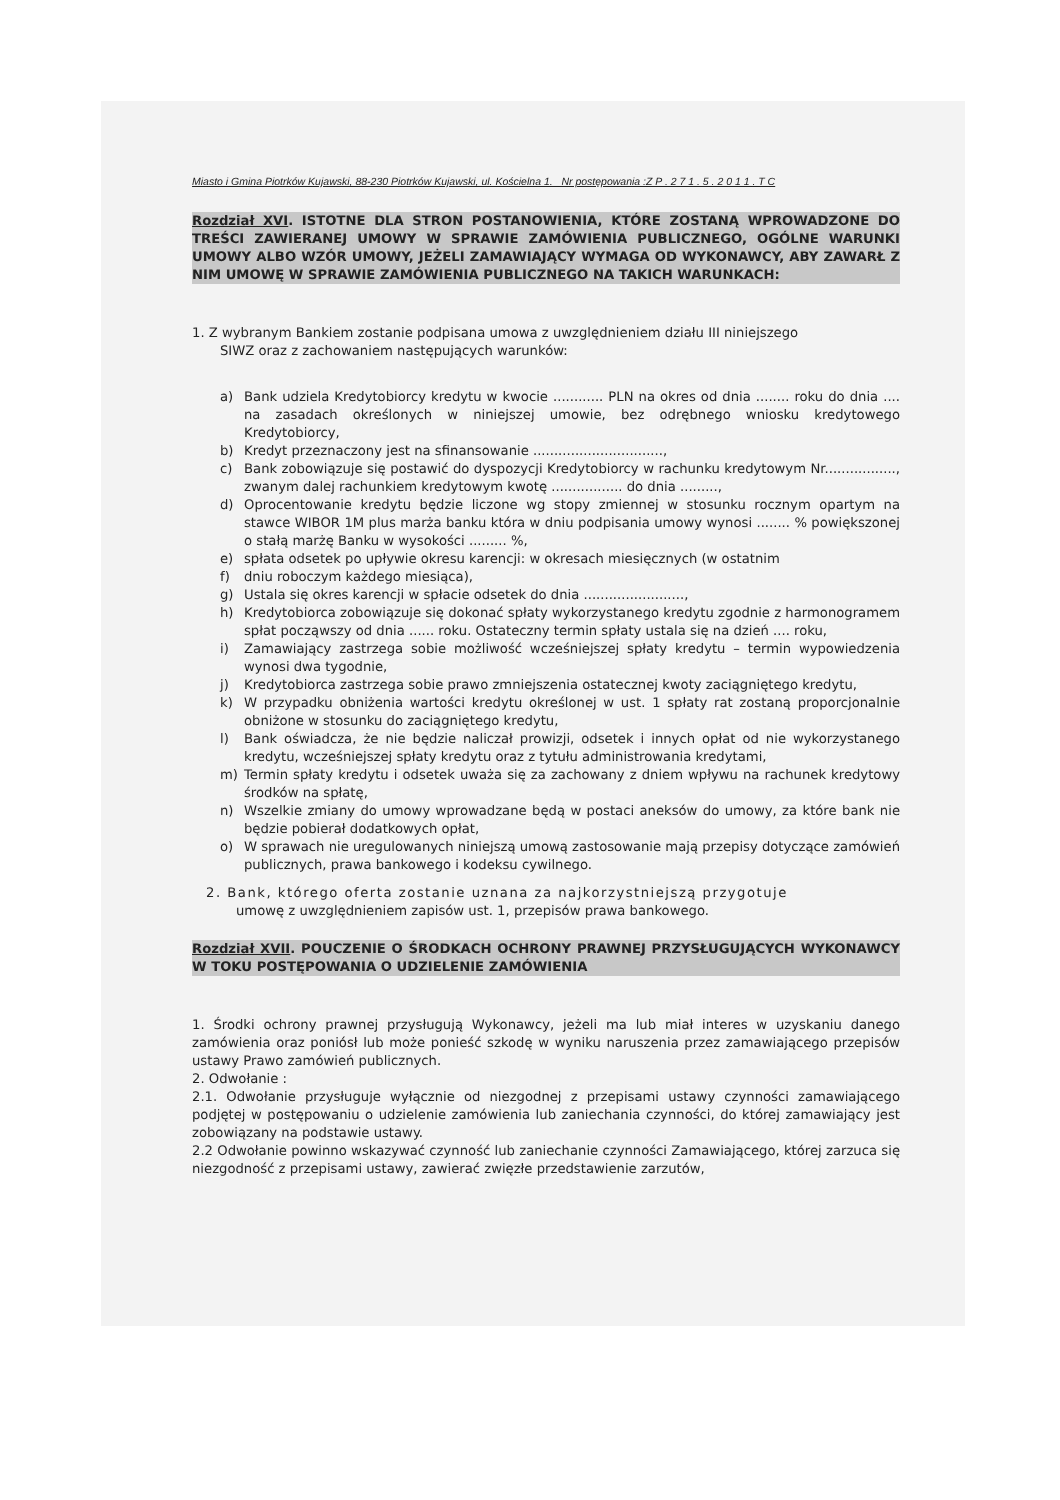Miasto i Gmina Piotrków Kujawski, 88-230 Piotrków Kujawski, ul. Kościelna 1. Nr postępowania :Z P . 2 7 1 . 5 . 2 0 1 1 . T C
Rozdział XVI. ISTOTNE DLA STRON POSTANOWIENIA, KTÓRE ZOSTANĄ WPROWADZONE DO TREŚCI ZAWIERANEJ UMOWY W SPRAWIE ZAMÓWIENIA PUBLICZNEGO, OGÓLNE WARUNKI UMOWY ALBO WZÓR UMOWY, JEŻELI ZAMAWIAJĄCY WYMAGA OD WYKONAWCY, ABY ZAWARŁ Z NIM UMOWĘ W SPRAWIE ZAMÓWIENIA PUBLICZNEGO NA TAKICH WARUNKACH:
1. Z wybranym Bankiem zostanie podpisana umowa z uwzględnieniem działu III niniejszego
SIWZ oraz z zachowaniem następujących warunków:
a) Bank udziela Kredytobiorcy kredytu w kwocie ............ PLN na okres od dnia ........ roku do dnia .... na zasadach określonych w niniejszej umowie, bez odrębnego wniosku kredytowego Kredytobiorcy,
b) Kredyt przeznaczony jest na sfinansowanie ...............................,
c) Bank zobowiązuje się postawić do dyspozycji Kredytobiorcy w rachunku kredytowym Nr................., zwanym dalej rachunkiem kredytowym kwotę ................. do dnia .........,
d) Oprocentowanie kredytu będzie liczone wg stopy zmiennej w stosunku rocznym opartym na stawce WIBOR 1M plus marża banku która w dniu podpisania umowy wynosi ........ % powiększonej o stałą marżę Banku w wysokości ......... %,
e) spłata odsetek po upływie okresu karencji: w okresach miesięcznych (w ostatnim
f) dniu roboczym każdego miesiąca),
g) Ustala się okres karencji w spłacie odsetek do dnia ........................,
h) Kredytobiorca zobowiązuje się dokonać spłaty wykorzystanego kredytu zgodnie z harmonogramem spłat począwszy od dnia ...... roku. Ostateczny termin spłaty ustala się na dzień .... roku,
i) Zamawiający zastrzega sobie możliwość wcześniejszej spłaty kredytu – termin wypowiedzenia wynosi dwa tygodnie,
j) Kredytobiorca zastrzega sobie prawo zmniejszenia ostatecznej kwoty zaciągniętego kredytu,
k) W przypadku obniżenia wartości kredytu określonej w ust. 1 spłaty rat zostaną proporcjonalnie obniżone w stosunku do zaciągniętego kredytu,
l) Bank oświadcza, że nie będzie naliczał prowizji, odsetek i innych opłat od nie wykorzystanego kredytu, wcześniejszej spłaty kredytu oraz z tytułu administrowania kredytami,
m) Termin spłaty kredytu i odsetek uważa się za zachowany z dniem wpływu na rachunek kredytowy środków na spłatę,
n) Wszelkie zmiany do umowy wprowadzane będą w postaci aneksów do umowy, za które bank nie będzie pobierał dodatkowych opłat,
o) W sprawach nie uregulowanych niniejszą umową zastosowanie mają przepisy dotyczące zamówień publicznych, prawa bankowego i kodeksu cywilnego.
2. Bank, którego oferta zostanie uznana za najkorzystniejszą przygotuje
umowę z uwzględnieniem zapisów ust. 1, przepisów prawa bankowego.
Rozdział XVII. POUCZENIE O ŚRODKACH OCHRONY PRAWNEJ PRZYSŁUGUJĄCYCH WYKONAWCY W TOKU POSTĘPOWANIA O UDZIELENIE ZAMÓWIENIA
1. Środki ochrony prawnej przysługują Wykonawcy, jeżeli ma lub miał interes w uzyskaniu danego zamówienia oraz poniósł lub może ponieść szkodę w wyniku naruszenia przez zamawiającego przepisów ustawy Prawo zamówień publicznych.
2. Odwołanie :
2.1. Odwołanie przysługuje wyłącznie od niezgodnej z przepisami ustawy czynności zamawiającego podjętej w postępowaniu o udzielenie zamówienia lub zaniechania czynności, do której zamawiający jest zobowiązany na podstawie ustawy.
2.2 Odwołanie powinno wskazywać czynność lub zaniechanie czynności Zamawiającego, której zarzuca się niezgodność z przepisami ustawy, zawierać zwięzłe przedstawienie zarzutów,